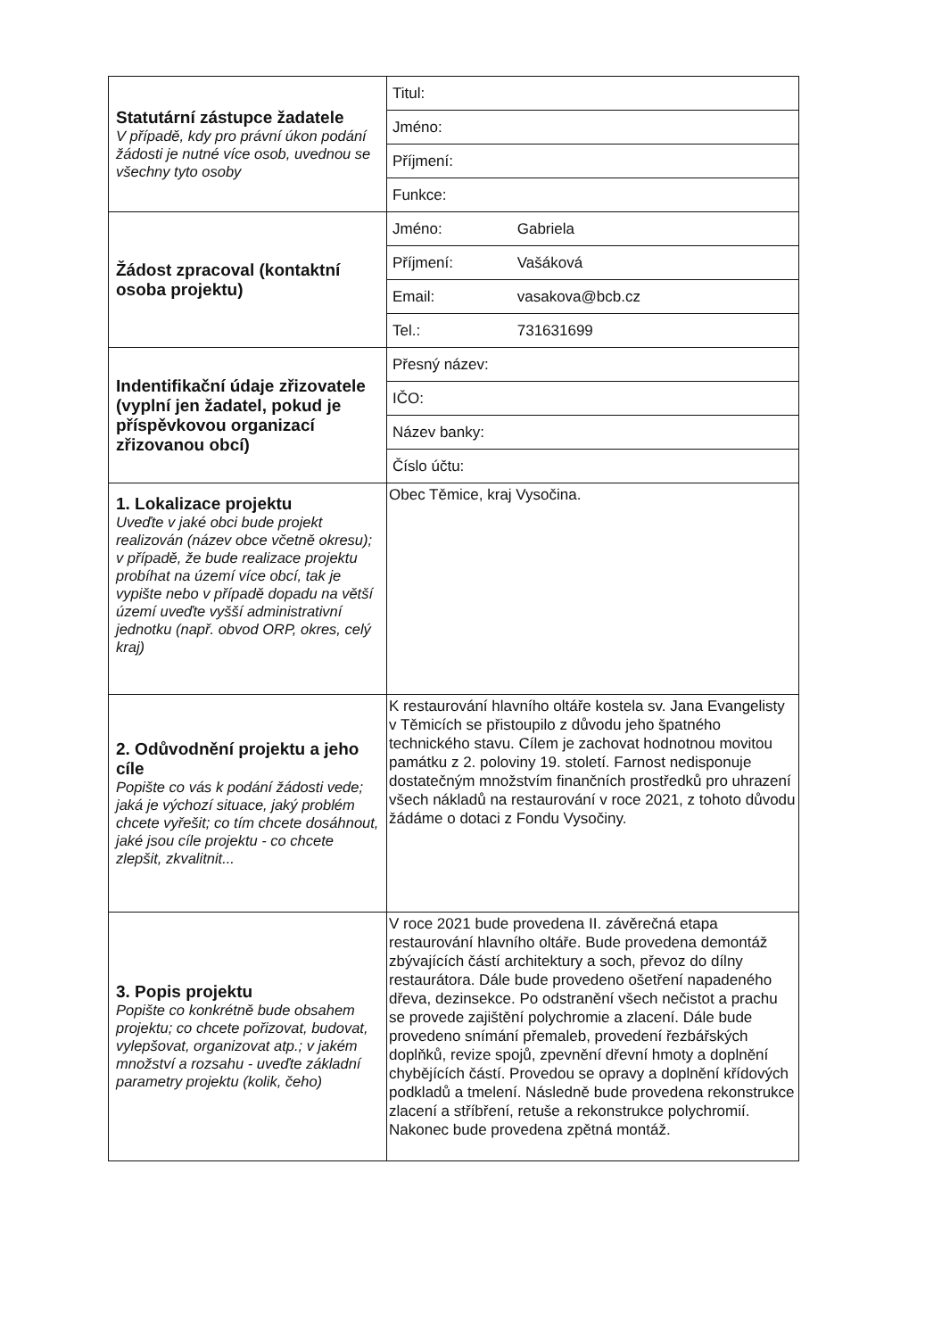| Statutární zástupce žadatele V případě, kdy pro právní úkon podání žádosti je nutné více osob, uvednou se všechny tyto osoby | Titul: |
| | Jméno: |
| | Příjmení: |
| | Funkce: |
| Žádost zpracoval (kontaktní osoba projektu) | Jméno: Gabriela |
| | Příjmení: Vašáková |
| | Email: vasakova@bcb.cz |
| | Tel.: 731631699 |
| Indentifikační údaje zřizovatele (vyplní jen žadatel, pokud je příspěvkovou organizací zřizovanou obcí) | Přesný název: |
| | IČO: |
| | Název banky: |
| | Číslo účtu: |
| 1. Lokalizace projektu Uveďte v jaké obci bude projekt realizován (název obce včetně okresu); v případě, že bude realizace projektu probíhat na území více obcí, tak je vypište nebo v případě dopadu na větší území uveďte vyšší administrativní jednotku (např. obvod ORP, okres, celý kraj) | Obec Těmice, kraj Vysočina. |
| 2. Odůvodnění projektu a jeho cíle Popište co vás k podání žádosti vede; jaká je výchozí situace, jaký problém chcete vyřešit; co tím chcete dosáhnout, jaké jsou cíle projektu - co chcete zlepšit, zkvalitnit... | K restaurování hlavního oltáře kostela sv. Jana Evangelisty v Těmicích se přistoupilo z důvodu jeho špatného technického stavu. Cílem je zachovat hodnotnou movitou památku z 2. poloviny 19. století. Farnost nedisponuje dostatečným množstvím finančních prostředků pro uhrazení všech nákladů na restaurování v roce 2021, z tohoto důvodu žádáme o dotaci z Fondu Vysočiny. |
| 3. Popis projektu Popište co konkrétně bude obsahem projektu; co chcete pořizovat, budovat, vylepšovat, organizovat atp.; v jakém množství a rozsahu - uveďte základní parametry projektu (kolik, čeho) | V roce 2021 bude provedena II. závěrečná etapa restaurování hlavního oltáře. Bude provedena demontáž zbývajících částí architektury a soch, převoz do dílny restaurátora. Dále bude provedeno ošetření napadeného dřeva, dezinsekce. Po odstranění všech nečistot a prachu se provede zajištění polychromie a zlacení. Dále bude provedeno snímání přemaleb, provedení řezbářských doplňků, revize spojů, zpevnění dřevní hmoty a doplnění chybějících částí. Provedou se opravy a doplnění křídových podkladů a tmelení. Následně bude provedena rekonstrukce zlacení a stříbření, retuše a rekonstrukce polychromií. Nakonec bude provedena zpětná montáž. |